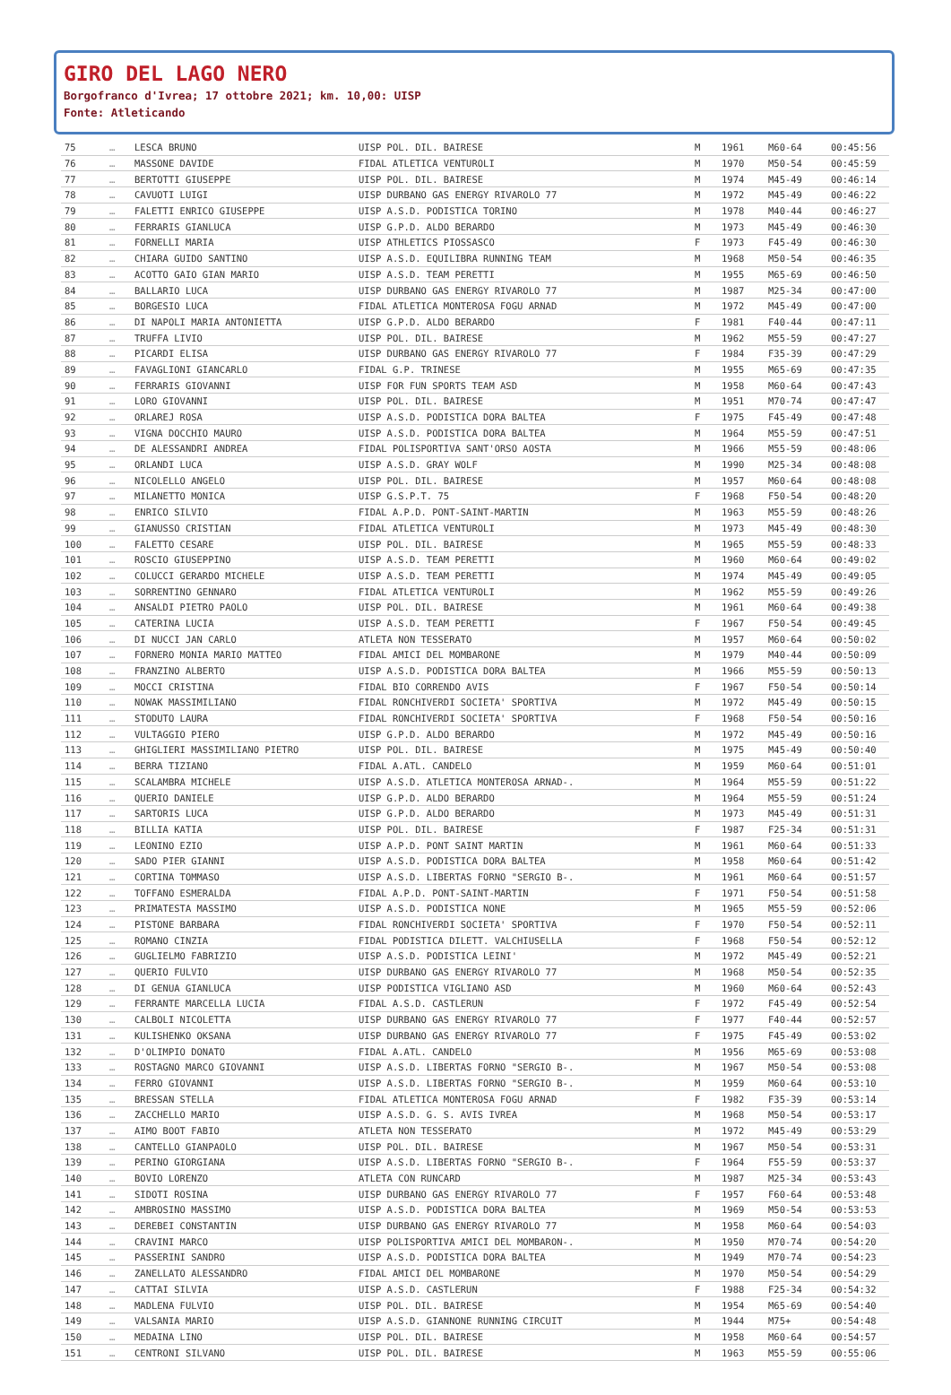GIRO DEL LAGO NERO
Borgofranco d'Ivrea; 17 ottobre 2021; km. 10,00: UISP
Fonte: Atleticando
| 75 | … | LESCA BRUNO | UISP POL. DIL. BAIRESE | M | 1961 | M60-64 | 00:45:56 |
| 76 | … | MASSONE DAVIDE | FIDAL ATLETICA VENTUROLI | M | 1970 | M50-54 | 00:45:59 |
| 77 | … | BERTOTTI GIUSEPPE | UISP POL. DIL. BAIRESE | M | 1974 | M45-49 | 00:46:14 |
| 78 | … | CAVUOTI LUIGI | UISP DURBANO GAS ENERGY RIVAROLO 77 | M | 1972 | M45-49 | 00:46:22 |
| 79 | … | FALETTI ENRICO GIUSEPPE | UISP A.S.D. PODISTICA TORINO | M | 1978 | M40-44 | 00:46:27 |
| 80 | … | FERRARIS GIANLUCA | UISP G.P.D. ALDO BERARDO | M | 1973 | M45-49 | 00:46:30 |
| 81 | … | FORNELLI MARIA | UISP ATHLETICS PIOSSASCO | F | 1973 | F45-49 | 00:46:30 |
| 82 | … | CHIARA GUIDO SANTINO | UISP A.S.D. EQUILIBRA RUNNING TEAM | M | 1968 | M50-54 | 00:46:35 |
| 83 | … | ACOTTO GAIO GIAN MARIO | UISP A.S.D. TEAM PERETTI | M | 1955 | M65-69 | 00:46:50 |
| 84 | … | BALLARIO LUCA | UISP DURBANO GAS ENERGY RIVAROLO 77 | M | 1987 | M25-34 | 00:47:00 |
| 85 | … | BORGESIO LUCA | FIDAL ATLETICA MONTEROSA FOGU ARNAD | M | 1972 | M45-49 | 00:47:00 |
| 86 | … | DI NAPOLI MARIA ANTONIETTA | UISP G.P.D. ALDO BERARDO | F | 1981 | F40-44 | 00:47:11 |
| 87 | … | TRUFFA LIVIO | UISP POL. DIL. BAIRESE | M | 1962 | M55-59 | 00:47:27 |
| 88 | … | PICARDI ELISA | UISP DURBANO GAS ENERGY RIVAROLO 77 | F | 1984 | F35-39 | 00:47:29 |
| 89 | … | FAVAGLIONI GIANCARLO | FIDAL G.P. TRINESE | M | 1955 | M65-69 | 00:47:35 |
| 90 | … | FERRARIS GIOVANNI | UISP FOR FUN SPORTS TEAM ASD | M | 1958 | M60-64 | 00:47:43 |
| 91 | … | LORO GIOVANNI | UISP POL. DIL. BAIRESE | M | 1951 | M70-74 | 00:47:47 |
| 92 | … | ORLAREJ ROSA | UISP A.S.D. PODISTICA DORA BALTEA | F | 1975 | F45-49 | 00:47:48 |
| 93 | … | VIGNA DOCCHIO MAURO | UISP A.S.D. PODISTICA DORA BALTEA | M | 1964 | M55-59 | 00:47:51 |
| 94 | … | DE ALESSANDRI ANDREA | FIDAL POLISPORTIVA SANT'ORSO AOSTA | M | 1966 | M55-59 | 00:48:06 |
| 95 | … | ORLANDI LUCA | UISP A.S.D. GRAY WOLF | M | 1990 | M25-34 | 00:48:08 |
| 96 | … | NICOLELLO ANGELO | UISP POL. DIL. BAIRESE | M | 1957 | M60-64 | 00:48:08 |
| 97 | … | MILANETTO MONICA | UISP G.S.P.T. 75 | F | 1968 | F50-54 | 00:48:20 |
| 98 | … | ENRICO SILVIO | FIDAL A.P.D. PONT-SAINT-MARTIN | M | 1963 | M55-59 | 00:48:26 |
| 99 | … | GIANUSSO CRISTIAN | FIDAL ATLETICA VENTUROLI | M | 1973 | M45-49 | 00:48:30 |
| 100 | … | FALETTO CESARE | UISP POL. DIL. BAIRESE | M | 1965 | M55-59 | 00:48:33 |
| 101 | … | ROSCIO GIUSEPPINO | UISP A.S.D. TEAM PERETTI | M | 1960 | M60-64 | 00:49:02 |
| 102 | … | COLUCCI GERARDO MICHELE | UISP A.S.D. TEAM PERETTI | M | 1974 | M45-49 | 00:49:05 |
| 103 | … | SORRENTINO GENNARO | FIDAL ATLETICA VENTUROLI | M | 1962 | M55-59 | 00:49:26 |
| 104 | … | ANSALDI PIETRO PAOLO | UISP POL. DIL. BAIRESE | M | 1961 | M60-64 | 00:49:38 |
| 105 | … | CATERINA LUCIA | UISP A.S.D. TEAM PERETTI | F | 1967 | F50-54 | 00:49:45 |
| 106 | … | DI NUCCI JAN CARLO | ATLETA NON TESSERATO | M | 1957 | M60-64 | 00:50:02 |
| 107 | … | FORNERO MONIA MARIO MATTEO | FIDAL AMICI DEL MOMBARONE | M | 1979 | M40-44 | 00:50:09 |
| 108 | … | FRANZINO ALBERTO | UISP A.S.D. PODISTICA DORA BALTEA | M | 1966 | M55-59 | 00:50:13 |
| 109 | … | MOCCI CRISTINA | FIDAL BIO CORRENDO AVIS | F | 1967 | F50-54 | 00:50:14 |
| 110 | … | NOWAK MASSIMILIANO | FIDAL RONCHIVERDI SOCIETA' SPORTIVA | M | 1972 | M45-49 | 00:50:15 |
| 111 | … | STODUTO LAURA | FIDAL RONCHIVERDI SOCIETA' SPORTIVA | F | 1968 | F50-54 | 00:50:16 |
| 112 | … | VULTAGGIO PIERO | UISP G.P.D. ALDO BERARDO | M | 1972 | M45-49 | 00:50:16 |
| 113 | … | GHIGLIERI MASSIMILIANO PIETRO | UISP POL. DIL. BAIRESE | M | 1975 | M45-49 | 00:50:40 |
| 114 | … | BERRA TIZIANO | FIDAL A.ATL. CANDELO | M | 1959 | M60-64 | 00:51:01 |
| 115 | … | SCALAMBRA MICHELE | UISP A.S.D. ATLETICA MONTEROSA ARNAD-. | M | 1964 | M55-59 | 00:51:22 |
| 116 | … | QUERIO DANIELE | UISP G.P.D. ALDO BERARDO | M | 1964 | M55-59 | 00:51:24 |
| 117 | … | SARTORIS LUCA | UISP G.P.D. ALDO BERARDO | M | 1973 | M45-49 | 00:51:31 |
| 118 | … | BILLIA KATIA | UISP POL. DIL. BAIRESE | F | 1987 | F25-34 | 00:51:31 |
| 119 | … | LEONINO EZIO | UISP A.P.D. PONT SAINT MARTIN | M | 1961 | M60-64 | 00:51:33 |
| 120 | … | SADO PIER GIANNI | UISP A.S.D. PODISTICA DORA BALTEA | M | 1958 | M60-64 | 00:51:42 |
| 121 | … | CORTINA TOMMASO | UISP A.S.D. LIBERTAS FORNO "SERGIO B-. | M | 1961 | M60-64 | 00:51:57 |
| 122 | … | TOFFANO ESMERALDA | FIDAL A.P.D. PONT-SAINT-MARTIN | F | 1971 | F50-54 | 00:51:58 |
| 123 | … | PRIMATESTA MASSIMO | UISP A.S.D. PODISTICA NONE | M | 1965 | M55-59 | 00:52:06 |
| 124 | … | PISTONE BARBARA | FIDAL RONCHIVERDI SOCIETA' SPORTIVA | F | 1970 | F50-54 | 00:52:11 |
| 125 | … | ROMANO CINZIA | FIDAL PODISTICA DILETT. VALCHIUSELLA | F | 1968 | F50-54 | 00:52:12 |
| 126 | … | GUGLIELMO FABRIZIO | UISP A.S.D. PODISTICA LEINI' | M | 1972 | M45-49 | 00:52:21 |
| 127 | … | QUERIO FULVIO | UISP DURBANO GAS ENERGY RIVAROLO 77 | M | 1968 | M50-54 | 00:52:35 |
| 128 | … | DI GENUA GIANLUCA | UISP PODISTICA VIGLIANO ASD | M | 1960 | M60-64 | 00:52:43 |
| 129 | … | FERRANTE MARCELLA LUCIA | FIDAL A.S.D. CASTLERUN | F | 1972 | F45-49 | 00:52:54 |
| 130 | … | CALBOLI NICOLETTA | UISP DURBANO GAS ENERGY RIVAROLO 77 | F | 1977 | F40-44 | 00:52:57 |
| 131 | … | KULISHENKO OKSANA | UISP DURBANO GAS ENERGY RIVAROLO 77 | F | 1975 | F45-49 | 00:53:02 |
| 132 | … | D'OLIMPIO DONATO | FIDAL A.ATL. CANDELO | M | 1956 | M65-69 | 00:53:08 |
| 133 | … | ROSTAGNO MARCO GIOVANNI | UISP A.S.D. LIBERTAS FORNO "SERGIO B-. | M | 1967 | M50-54 | 00:53:08 |
| 134 | … | FERRO GIOVANNI | UISP A.S.D. LIBERTAS FORNO "SERGIO B-. | M | 1959 | M60-64 | 00:53:10 |
| 135 | … | BRESSAN STELLA | FIDAL ATLETICA MONTEROSA FOGU ARNAD | F | 1982 | F35-39 | 00:53:14 |
| 136 | … | ZACCHELLO MARIO | UISP A.S.D. G. S. AVIS IVREA | M | 1968 | M50-54 | 00:53:17 |
| 137 | … | AIMO BOOT FABIO | ATLETA NON TESSERATO | M | 1972 | M45-49 | 00:53:29 |
| 138 | … | CANTELLO GIANPAOLO | UISP POL. DIL. BAIRESE | M | 1967 | M50-54 | 00:53:31 |
| 139 | … | PERINO GIORGIANA | UISP A.S.D. LIBERTAS FORNO "SERGIO B-. | F | 1964 | F55-59 | 00:53:37 |
| 140 | … | BOVIO LORENZO | ATLETA CON RUNCARD | M | 1987 | M25-34 | 00:53:43 |
| 141 | … | SIDOTI ROSINA | UISP DURBANO GAS ENERGY RIVAROLO 77 | F | 1957 | F60-64 | 00:53:48 |
| 142 | … | AMBROSINO MASSIMO | UISP A.S.D. PODISTICA DORA BALTEA | M | 1969 | M50-54 | 00:53:53 |
| 143 | … | DEREBEI CONSTANTIN | UISP DURBANO GAS ENERGY RIVAROLO 77 | M | 1958 | M60-64 | 00:54:03 |
| 144 | … | CRAVINI MARCO | UISP POLISPORTIVA AMICI DEL MOMBARON-. | M | 1950 | M70-74 | 00:54:20 |
| 145 | … | PASSERINI SANDRO | UISP A.S.D. PODISTICA DORA BALTEA | M | 1949 | M70-74 | 00:54:23 |
| 146 | … | ZANELLATO ALESSANDRO | FIDAL AMICI DEL MOMBARONE | M | 1970 | M50-54 | 00:54:29 |
| 147 | … | CATTAI SILVIA | UISP A.S.D. CASTLERUN | F | 1988 | F25-34 | 00:54:32 |
| 148 | … | MADLENA FULVIO | UISP POL. DIL. BAIRESE | M | 1954 | M65-69 | 00:54:40 |
| 149 | … | VALSANIA MARIO | UISP A.S.D. GIANNONE RUNNING CIRCUIT | M | 1944 | M75+ | 00:54:48 |
| 150 | … | MEDAINA LINO | UISP POL. DIL. BAIRESE | M | 1958 | M60-64 | 00:54:57 |
| 151 | … | CENTRONI SILVANO | UISP POL. DIL. BAIRESE | M | 1963 | M55-59 | 00:55:06 |